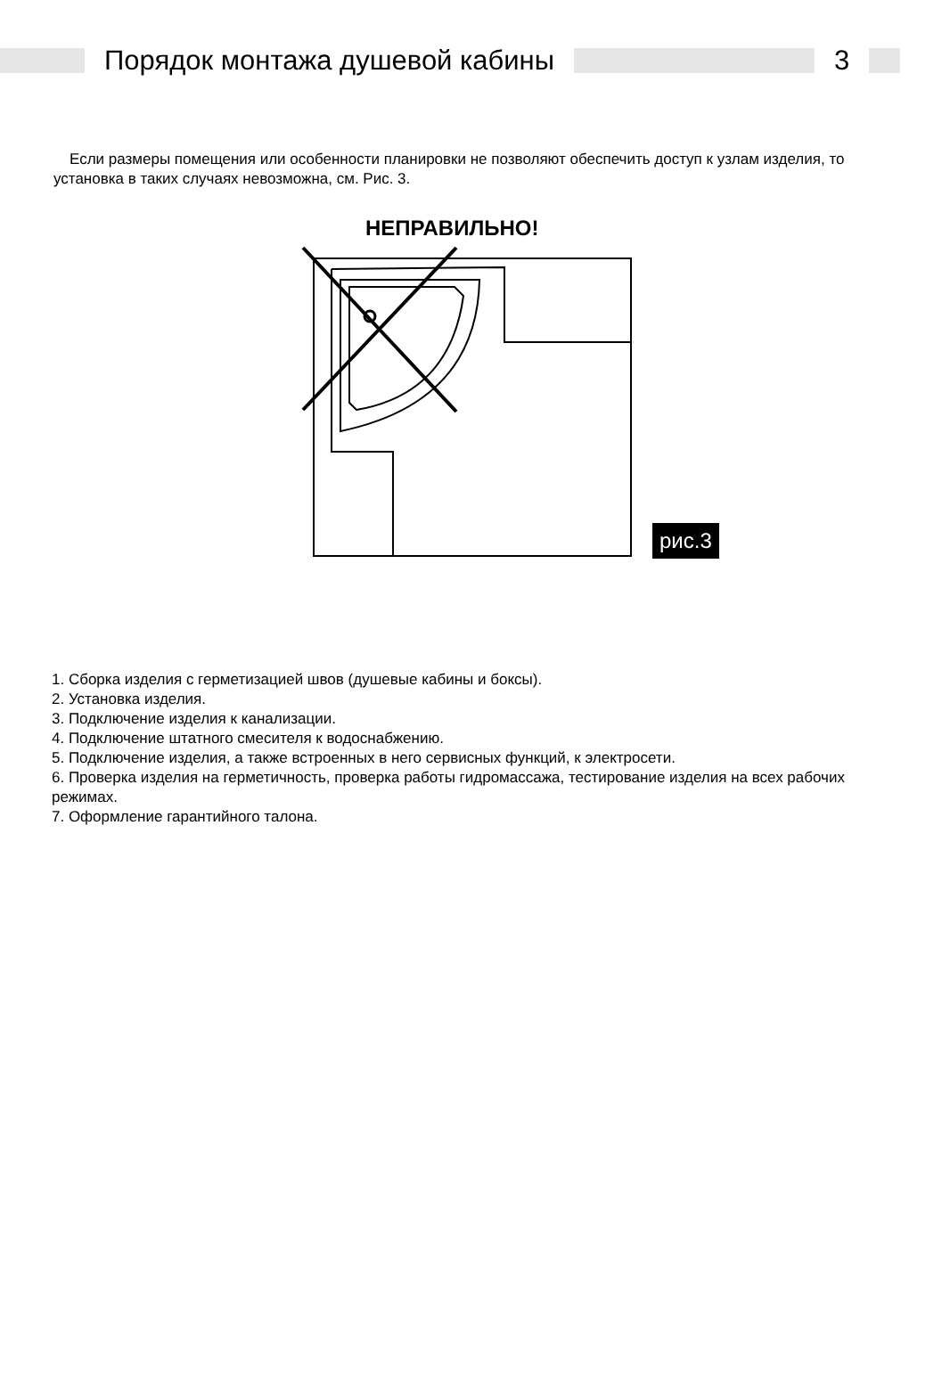Порядок монтажа душевой кабины 3
Если размеры помещения или особенности планировки не позволяют обеспечить доступ к узлам изделия, то установка в таких случаях невозможна, см. Рис. 3.
НЕПРАВИЛЬНО!
рис.3
1. Сборка изделия с герметизацией швов (душевые кабины и боксы).
2. Установка изделия.
3. Подключение изделия к канализации.
4. Подключение штатного смесителя к водоснабжению.
5. Подключение изделия, а также встроенных в него сервисных функций, к электросети.
6. Проверка изделия на герметичность, проверка работы гидромассажа, тестирование изделия на всех рабочих режимах.
7. Оформление гарантийного талона.